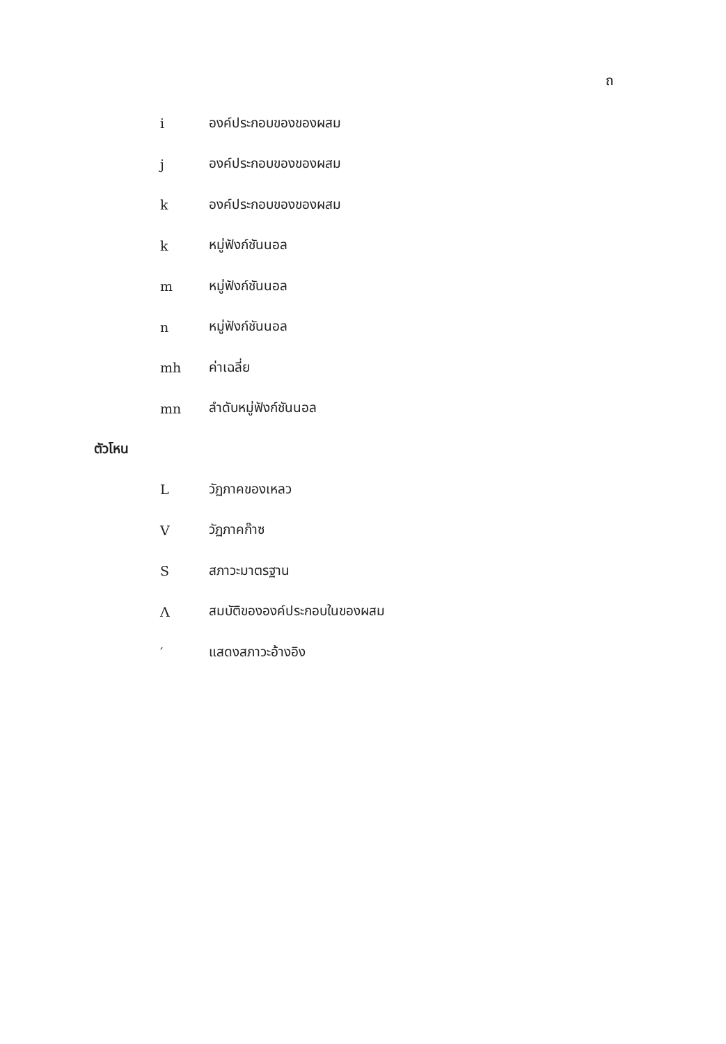ถ
i องค์ประกอบของของผสม
j องค์ประกอบของของผสม
k องค์ประกอบของของผสม
k หมู่ฟังก์ชันนอล
m หมู่ฟังก์ชันนอล
n หมู่ฟังก์ชันนอล
mh ค่าเฉลี่ย
mn ลำดับหมู่ฟังก์ชันนอล
ตัวโหน
Lวัฏภาคของเหลว
Vวัฏภาคก๊าซ
Sสภาวะมาตรฐาน
Λสมบัติขององค์ประกอบในของผสม
′ แสดงสภาวะอ้างอิง